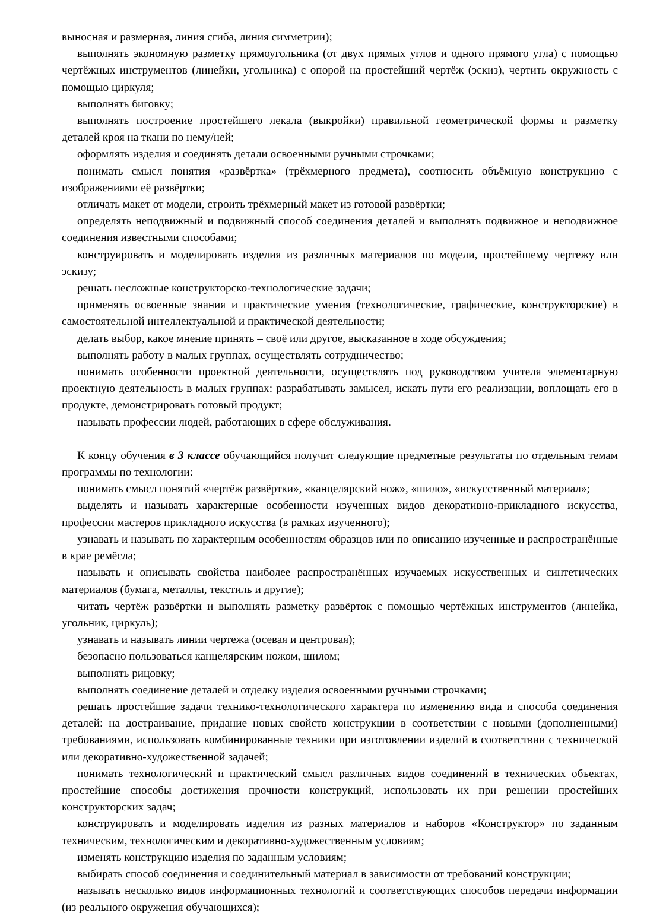выносная и размерная, линия сгиба, линия симметрии);
выполнять экономную разметку прямоугольника (от двух прямых углов и одного прямого угла) с помощью чертёжных инструментов (линейки, угольника) с опорой на простейший чертёж (эскиз), чертить окружность с помощью циркуля;
выполнять биговку;
выполнять построение простейшего лекала (выкройки) правильной геометрической формы и разметку деталей кроя на ткани по нему/ней;
оформлять изделия и соединять детали освоенными ручными строчками;
понимать смысл понятия «развёртка» (трёхмерного предмета), соотносить объёмную конструкцию с изображениями её развёртки;
отличать макет от модели, строить трёхмерный макет из готовой развёртки;
определять неподвижный и подвижный способ соединения деталей и выполнять подвижное и неподвижное соединения известными способами;
конструировать и моделировать изделия из различных материалов по модели, простейшему чертежу или эскизу;
решать несложные конструкторско-технологические задачи;
применять освоенные знания и практические умения (технологические, графические, конструкторские) в самостоятельной интеллектуальной и практической деятельности;
делать выбор, какое мнение принять – своё или другое, высказанное в ходе обсуждения;
выполнять работу в малых группах, осуществлять сотрудничество;
понимать особенности проектной деятельности, осуществлять под руководством учителя элементарную проектную деятельность в малых группах: разрабатывать замысел, искать пути его реализации, воплощать его в продукте, демонстрировать готовый продукт;
называть профессии людей, работающих в сфере обслуживания.
К концу обучения в 3 классе обучающийся получит следующие предметные результаты по отдельным темам программы по технологии:
понимать смысл понятий «чертёж развёртки», «канцелярский нож», «шило», «искусственный материал»;
выделять и называть характерные особенности изученных видов декоративно-прикладного искусства, профессии мастеров прикладного искусства (в рамках изученного);
узнавать и называть по характерным особенностям образцов или по описанию изученные и распространённые в крае ремёсла;
называть и описывать свойства наиболее распространённых изучаемых искусственных и синтетических материалов (бумага, металлы, текстиль и другие);
читать чертёж развёртки и выполнять разметку развёрток с помощью чертёжных инструментов (линейка, угольник, циркуль);
узнавать и называть линии чертежа (осевая и центровая);
безопасно пользоваться канцелярским ножом, шилом;
выполнять рицовку;
выполнять соединение деталей и отделку изделия освоенными ручными строчками;
решать простейшие задачи технико-технологического характера по изменению вида и способа соединения деталей: на достраивание, придание новых свойств конструкции в соответствии с новыми (дополненными) требованиями, использовать комбинированные техники при изготовлении изделий в соответствии с технической или декоративно-художественной задачей;
понимать технологический и практический смысл различных видов соединений в технических объектах, простейшие способы достижения прочности конструкций, использовать их при решении простейших конструкторских задач;
конструировать и моделировать изделия из разных материалов и наборов «Конструктор» по заданным техническим, технологическим и декоративно-художественным условиям;
изменять конструкцию изделия по заданным условиям;
выбирать способ соединения и соединительный материал в зависимости от требований конструкции;
называть несколько видов информационных технологий и соответствующих способов передачи информации (из реального окружения обучающихся);